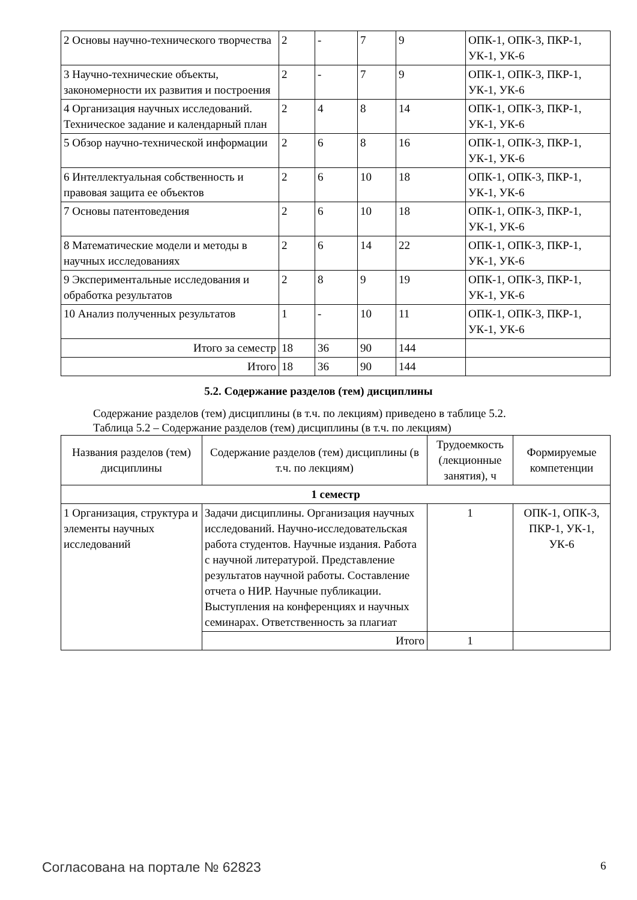| 2 Основы научно-технического творчества | 2 | - | 7 | 9 | ОПК-1, ОПК-3, ПКР-1, УК-1, УК-6 |
| 3 Научно-технические объекты, закономерности их развития и построения | 2 | - | 7 | 9 | ОПК-1, ОПК-3, ПКР-1, УК-1, УК-6 |
| 4 Организация научных исследований. Техническое задание и календарный план | 2 | 4 | 8 | 14 | ОПК-1, ОПК-3, ПКР-1, УК-1, УК-6 |
| 5 Обзор научно-технической информации | 2 | 6 | 8 | 16 | ОПК-1, ОПК-3, ПКР-1, УК-1, УК-6 |
| 6 Интеллектуальная собственность и правовая защита ее объектов | 2 | 6 | 10 | 18 | ОПК-1, ОПК-3, ПКР-1, УК-1, УК-6 |
| 7 Основы патентоведения | 2 | 6 | 10 | 18 | ОПК-1, ОПК-3, ПКР-1, УК-1, УК-6 |
| 8 Математические модели и методы в научных исследованиях | 2 | 6 | 14 | 22 | ОПК-1, ОПК-3, ПКР-1, УК-1, УК-6 |
| 9 Экспериментальные исследования и обработка результатов | 2 | 8 | 9 | 19 | ОПК-1, ОПК-3, ПКР-1, УК-1, УК-6 |
| 10 Анализ полученных результатов | 1 | - | 10 | 11 | ОПК-1, ОПК-3, ПКР-1, УК-1, УК-6 |
| Итого за семестр | 18 | 36 | 90 | 144 | |
| Итого | 18 | 36 | 90 | 144 | |
5.2. Содержание разделов (тем) дисциплины
Содержание разделов (тем) дисциплины (в т.ч. по лекциям) приведено в таблице 5.2.
Таблица 5.2 – Содержание разделов (тем) дисциплины (в т.ч. по лекциям)
| Названия разделов (тем) дисциплины | Содержание разделов (тем) дисциплины (в т.ч. по лекциям) | Трудоемкость (лекционные занятия), ч | Формируемые компетенции |
| --- | --- | --- | --- |
| 1 семестр | | | |
| 1 Организация, структура и элементы научных исследований | Задачи дисциплины. Организация научных исследований. Научно-исследовательская работа студентов. Научные издания. Работа с научной литературой. Представление результатов научной работы. Составление отчета о НИР. Научные публикации. Выступления на конференциях и научных семинарах. Ответственность за плагиат | 1 | ОПК-1, ОПК-3, ПКР-1, УК-1, УК-6 |
| | Итого | 1 | |
Согласована на портале № 62823 6